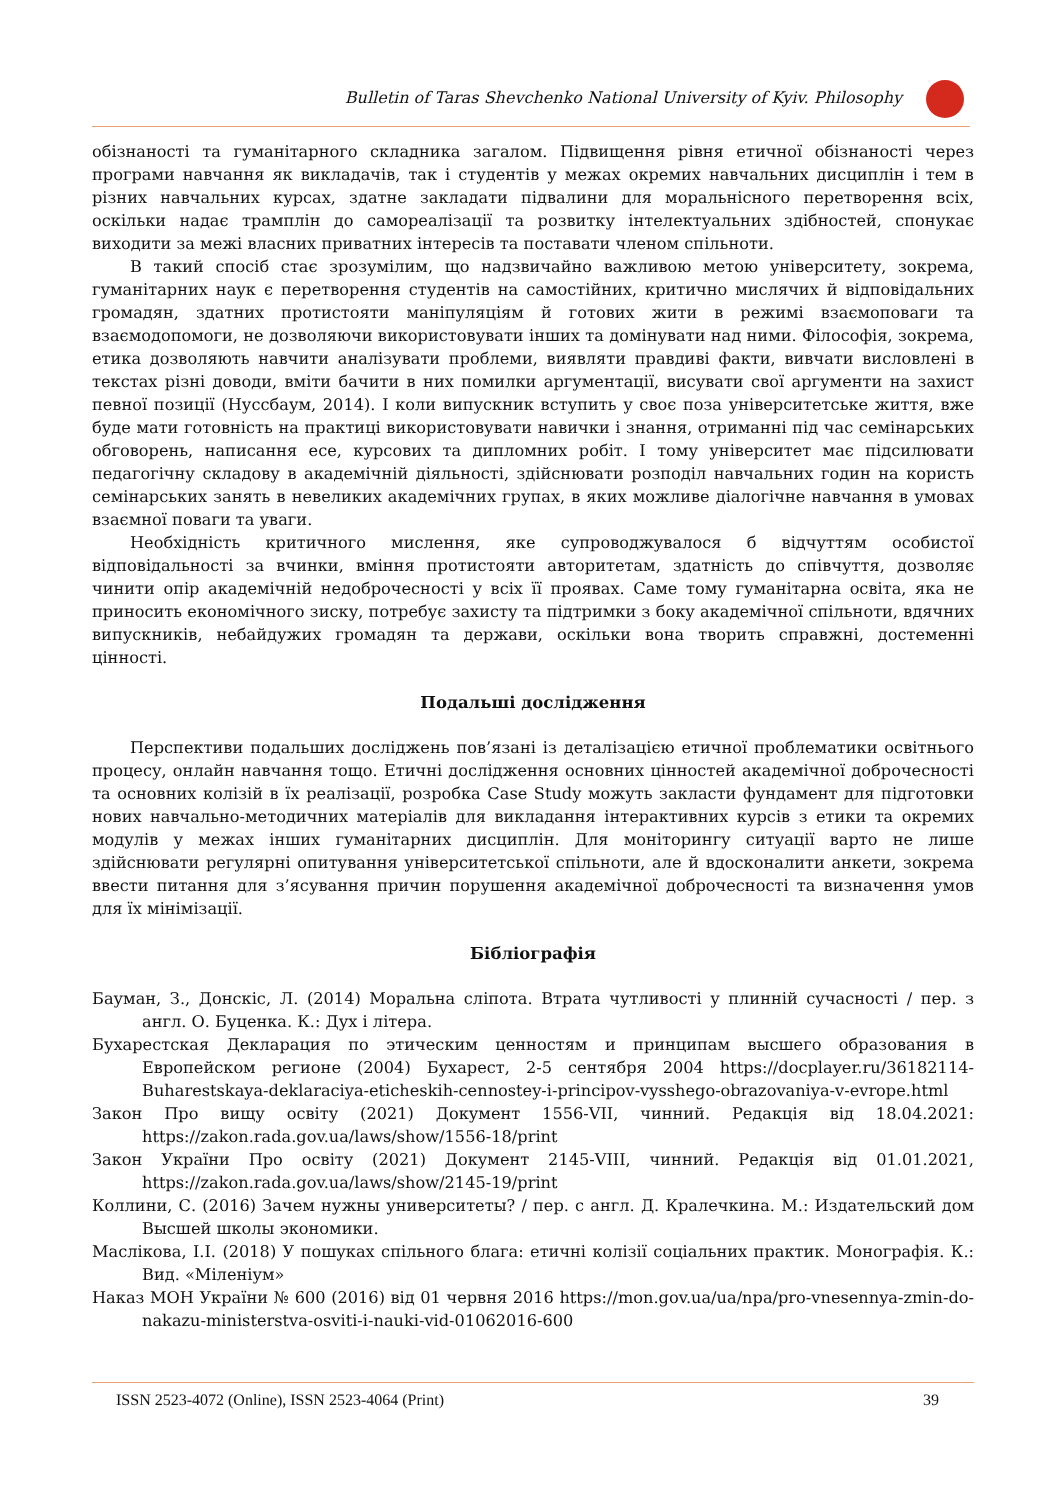Bulletin of Taras Shevchenko National University of Kyiv. Philosophy
обізнаності та гуманітарного складника загалом. Підвищення рівня етичної обізнаності через програми навчання як викладачів, так і студентів у межах окремих навчальних дисциплін і тем в різних навчальних курсах, здатне закладати підвалини для моральнісного перетворення всіх, оскільки надає трамплін до самореалізації та розвитку інтелектуальних здібностей, спонукає виходити за межі власних приватних інтересів та поставати членом спільноти.
В такий спосіб стає зрозумілим, що надзвичайно важливою метою університету, зокрема, гуманітарних наук є перетворення студентів на самостійних, критично мислячих й відповідальних громадян, здатних протистояти маніпуляціям й готових жити в режимі взаємоповаги та взаємодопомоги, не дозволяючи використовувати інших та домінувати над ними. Філософія, зокрема, етика дозволяють навчити аналізувати проблеми, виявляти правдиві факти, вивчати висловлені в текстах різні доводи, вміти бачити в них помилки аргументації, висувати свої аргументи на захист певної позиції (Нуссбаум, 2014). І коли випускник вступить у своє поза університетське життя, вже буде мати готовність на практиці використовувати навички і знання, отриманні під час семінарських обговорень, написання есе, курсових та дипломних робіт. І тому університет має підсилювати педагогічну складову в академічній діяльності, здійснювати розподіл навчальних годин на користь семінарських занять в невеликих академічних групах, в яких можливе діалогічне навчання в умовах взаємної поваги та уваги.
Необхідність критичного мислення, яке супроводжувалося б відчуттям особистої відповідальності за вчинки, вміння протистояти авторитетам, здатність до співчуття, дозволяє чинити опір академічній недоброчесності у всіх її проявах. Саме тому гуманітарна освіта, яка не приносить економічного зиску, потребує захисту та підтримки з боку академічної спільноти, вдячних випускників, небайдужих громадян та держави, оскільки вона творить справжні, достеменні цінності.
Подальші дослідження
Перспективи подальших досліджень пов’язані із деталізацією етичної проблематики освітнього процесу, онлайн навчання тощо. Етичні дослідження основних цінностей академічної доброчесності та основних колізій в їх реалізації, розробка Case Study можуть закласти фундамент для підготовки нових навчально-методичних матеріалів для викладання інтерактивних курсів з етики та окремих модулів у межах інших гуманітарних дисциплін. Для моніторингу ситуації варто не лише здійснювати регулярні опитування університетської спільноти, але й вдосконалити анкети, зокрема ввести питання для з’ясування причин порушення академічної доброчесності та визначення умов для їх мінімізації.
Бібліографія
Бауман, З., Донскіс, Л. (2014) Моральна сліпота. Втрата чутливості у плинній сучасності / пер. з англ. О. Буценка. К.: Дух і літера.
Бухарестская Декларация по этическим ценностям и принципам высшего образования в Европейском регионе (2004) Бухарест, 2-5 сентября 2004 https://docplayer.ru/36182114-Buharestskaya-deklaraciya-eticheskih-cennostey-i-principov-vysshego-obrazovaniya-v-evrope.html
Закон Про вищу освіту (2021) Документ 1556-VII, чинний. Редакція від 18.04.2021: https://zakon.rada.gov.ua/laws/show/1556-18/print
Закон України Про освіту (2021) Документ 2145-VIII, чинний. Редакція від 01.01.2021, https://zakon.rada.gov.ua/laws/show/2145-19/print
Коллини, С. (2016) Зачем нужны университеты? / пер. с англ. Д. Кралечкина. М.: Издательский дом Высшей школы экономики.
Маслікова, І.І. (2018) У пошуках спільного блага: етичні колізії соціальних практик. Монографія. К.: Вид. «Міленіум»
Наказ МОН України № 600 (2016) від 01 червня 2016 https://mon.gov.ua/ua/npa/pro-vnesennya-zmin-do-nakazu-ministerstva-osviti-i-nauki-vid-01062016-600
ISSN 2523-4072 (Online), ISSN 2523-4064 (Print) 39